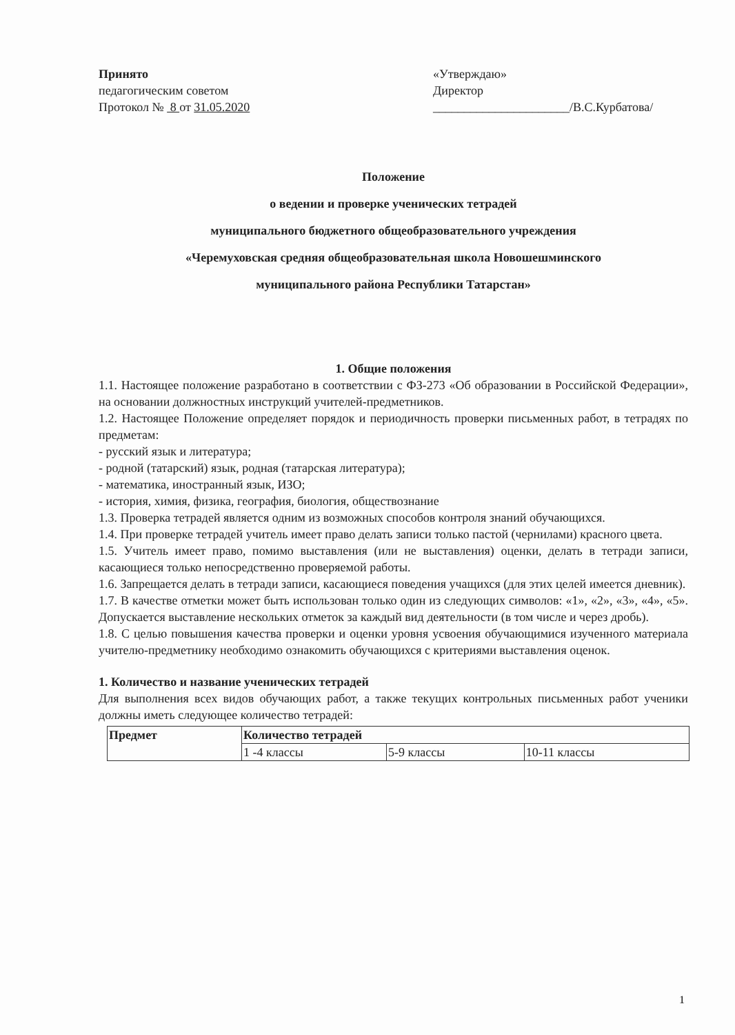Принято
педагогическим советом
Протокол № 8 от 31.05.2020
«Утверждаю»
Директор
______________________/В.С.Курбатова/
Положение
о ведении и проверке ученических тетрадей
муниципального бюджетного общеобразовательного учреждения
«Черемуховская средняя общеобразовательная школа Новошешминского
муниципального района Республики Татарстан»
1. Общие положения
1.1. Настоящее положение разработано в соответствии с ФЗ-273 «Об образовании в Российской Федерации», на основании должностных инструкций учителей-предметников.
1.2. Настоящее Положение определяет порядок и периодичность проверки письменных работ, в тетрадях по предметам:
- русский язык и литература;
- родной (татарский) язык, родная (татарская литература);
- математика, иностранный язык, ИЗО;
- история, химия, физика, география, биология, обществознание
1.3. Проверка тетрадей является одним из возможных способов контроля знаний обучающихся.
1.4. При проверке тетрадей учитель имеет право делать записи только пастой (чернилами) красного цвета.
1.5. Учитель имеет право, помимо выставления (или не выставления) оценки, делать в тетради записи, касающиеся только непосредственно проверяемой работы.
1.6. Запрещается делать в тетради записи, касающиеся поведения учащихся (для этих целей имеется дневник).
1.7. В качестве отметки может быть использован только один из следующих символов: «1», «2», «3», «4», «5». Допускается выставление нескольких отметок за каждый вид деятельности (в том числе и через дробь).
1.8. С целью повышения качества проверки и оценки уровня усвоения обучающимися изученного материала учителю-предметнику необходимо ознакомить обучающихся с критериями выставления оценок.
1. Количество и название ученических тетрадей
Для выполнения всех видов обучающих работ, а также текущих контрольных письменных работ ученики должны иметь следующее количество тетрадей:
| Предмет | Количество тетрадей | | |
| --- | --- | --- | --- |
| | 1 -4 классы | 5-9 классы | 10-11 классы |
1